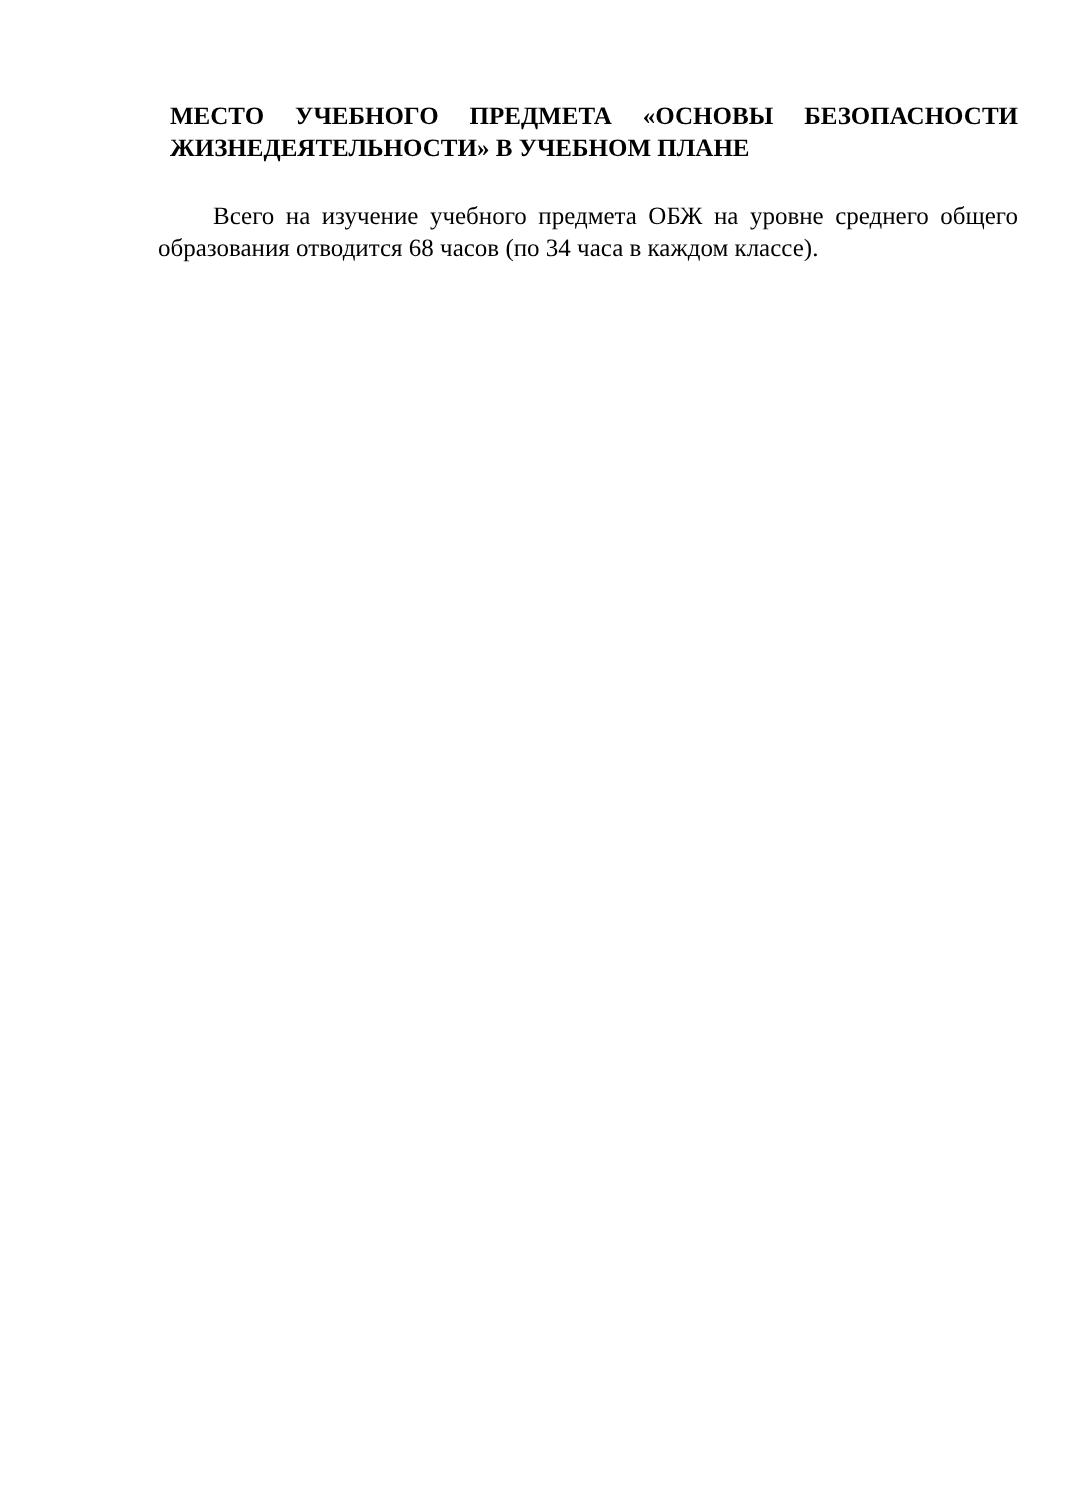МЕСТО УЧЕБНОГО ПРЕДМЕТА «ОСНОВЫ БЕЗОПАСНОСТИ ЖИЗНЕДЕЯТЕЛЬНОСТИ» В УЧЕБНОМ ПЛАНЕ
Всего на изучение учебного предмета ОБЖ на уровне среднего общего образования отводится 68 часов (по 34 часа в каждом классе).